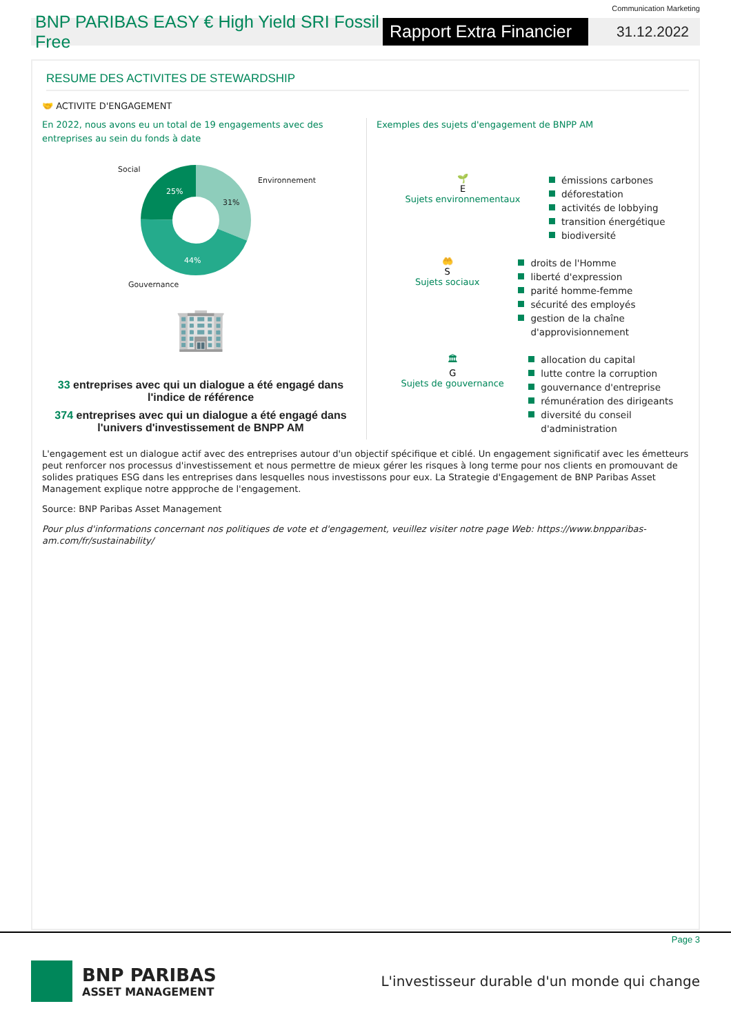Communication Marketing
BNP PARIBAS EASY € High Yield SRI Fossil Free
Rapport Extra Financier
31.12.2022
RESUME DES ACTIVITES DE STEWARDSHIP
🤝 ACTIVITE D'ENGAGEMENT
En 2022, nous avons eu un total de 19 engagements avec des entreprises au sein du fonds à date
Social
Environnement
Gouvernance
25%
31%
44%
🏢
33 entreprises avec qui un dialogue a été engagé dans l'indice de référence
374 entreprises avec qui un dialogue a été engagé dans l'univers d'investissement de BNPP AM
Exemples des sujets d'engagement de BNPP AM
🌱
E
Sujets environnementaux
émissions carbones
déforestation
activités de lobbying
transition énergétique
biodiversité
🤲
S
Sujets sociaux
droits de l'Homme
liberté d'expression
parité homme-femme
sécurité des employés
gestion de la chaîne d'approvisionnement
🏛
G
Sujets de gouvernance
allocation du capital
lutte contre la corruption
gouvernance d'entreprise
rémunération des dirigeants
diversité du conseil d'administration
L'engagement est un dialogue actif avec des entreprises autour d'un objectif spécifique et ciblé. Un engagement significatif avec les émetteurs peut renforcer nos processus d'investissement et nous permettre de mieux gérer les risques à long terme pour nos clients en promouvant de solides pratiques ESG dans les entreprises dans lesquelles nous investissons pour eux. La Strategie d'Engagement de BNP Paribas Asset Management explique notre appproche de l'engagement.
Source: BNP Paribas Asset Management
Pour plus d'informations concernant nos politiques de vote et d'engagement, veuillez visiter notre page Web: https://www.bnpparibas-am.com/fr/sustainability/
Page 3
BNP PARIBAS
ASSET MANAGEMENT
L'investisseur durable d'un monde qui change